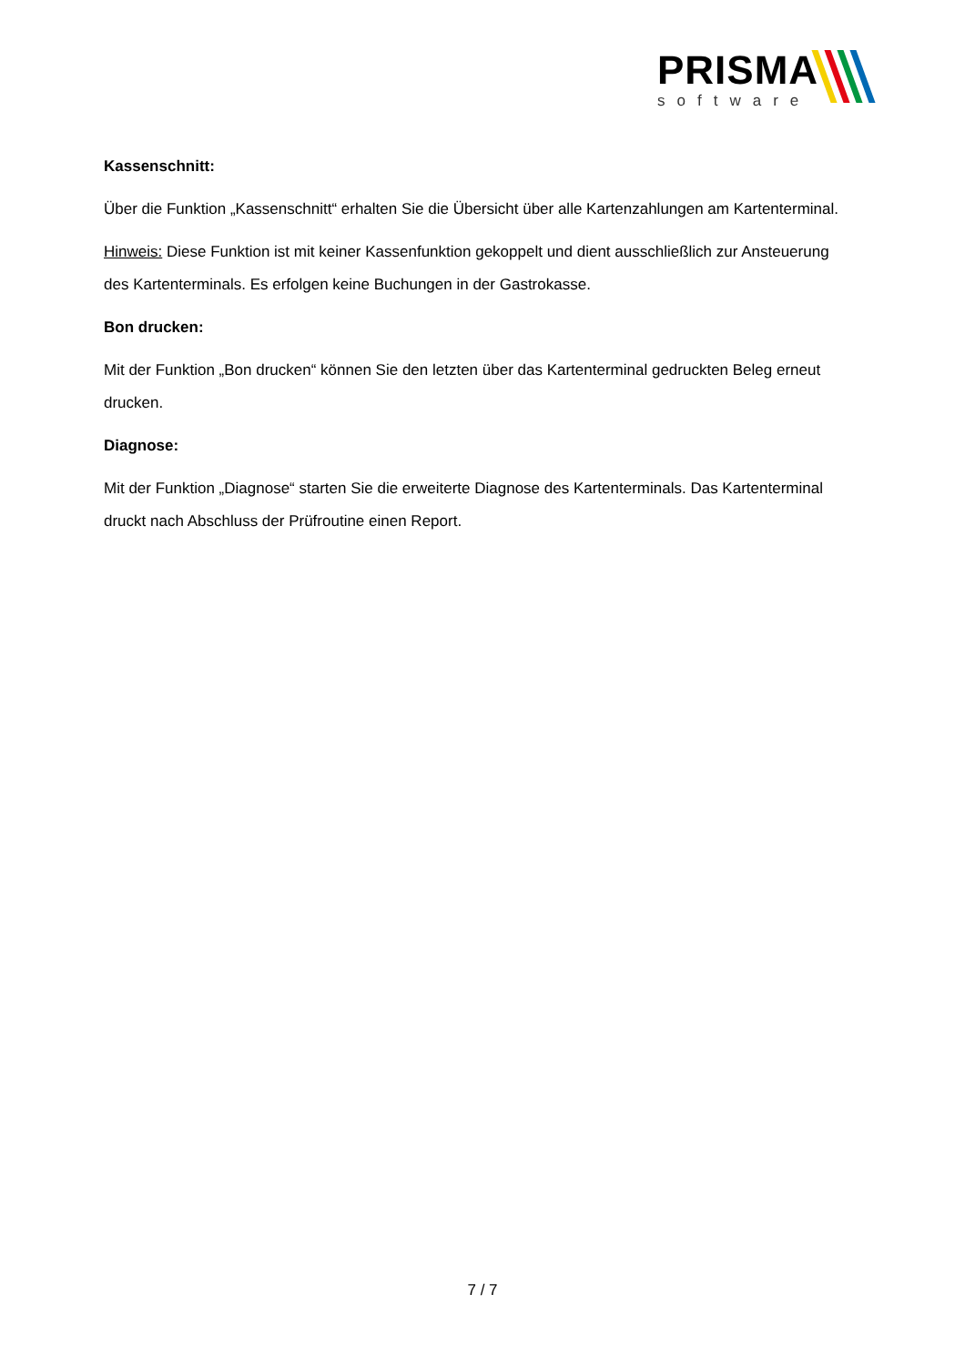PRISMA
software
Kassenschnitt:
Über die Funktion „Kassenschnitt“ erhalten Sie die Übersicht über alle Kartenzahlungen am Kartenterminal.
Hinweis: Diese Funktion ist mit keiner Kassenfunktion gekoppelt und dient ausschließlich zur Ansteuerung des Kartenterminals. Es erfolgen keine Buchungen in der Gastrokasse.
Bon drucken:
Mit der Funktion „Bon drucken“ können Sie den letzten über das Kartenterminal gedruckten Beleg erneut drucken.
Diagnose:
Mit der Funktion „Diagnose“ starten Sie die erweiterte Diagnose des Kartenterminals. Das Kartenterminal druckt nach Abschluss der Prüfroutine einen Report.
7 / 7